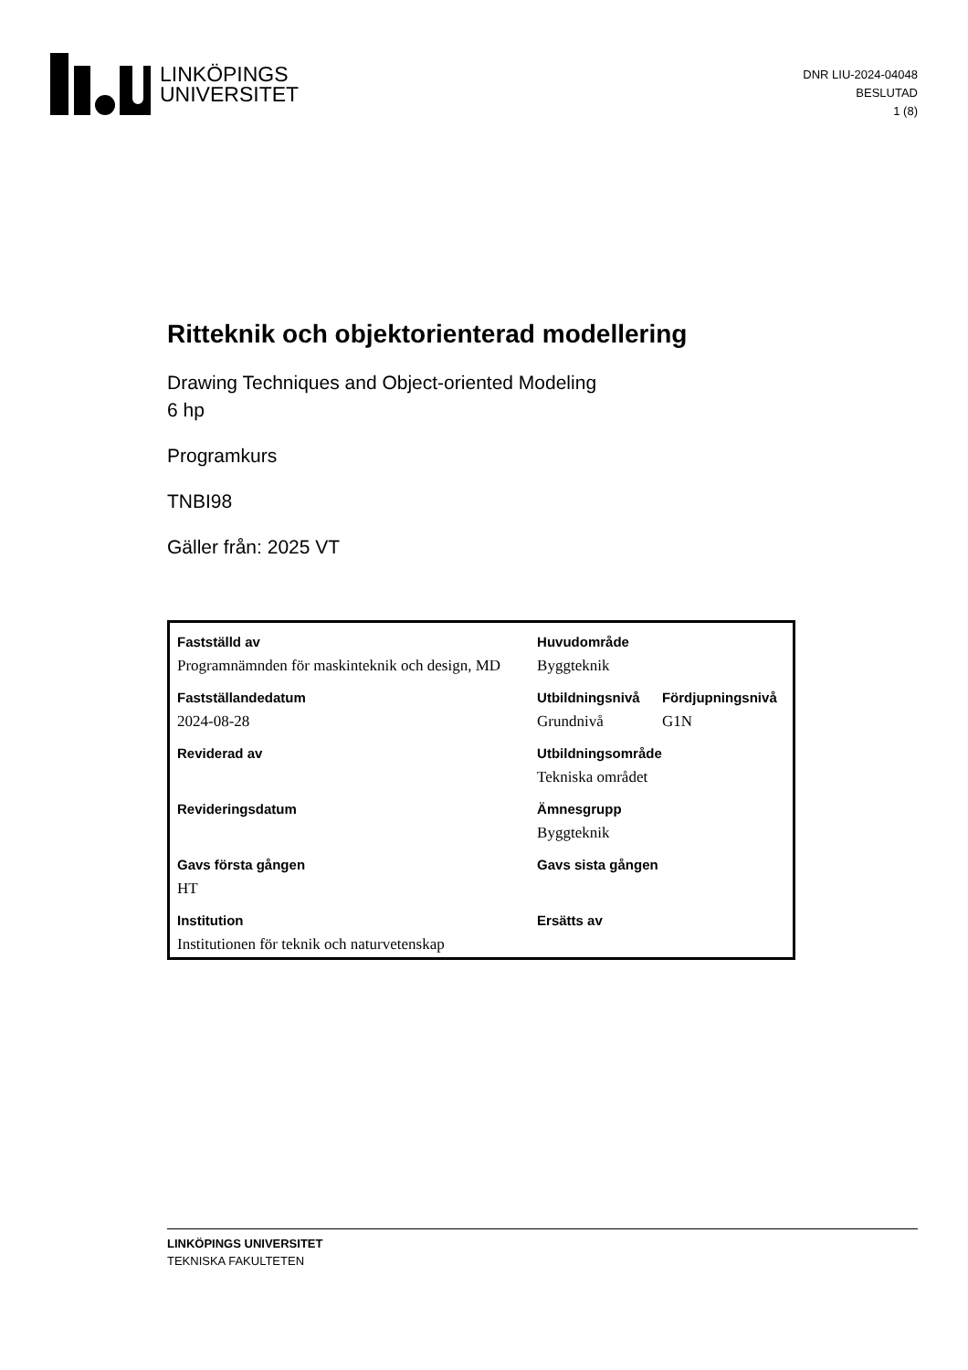LINKÖPINGS
UNIVERSITET
DNR LIU-2024-04048
BESLUTAD
1 (8)
Ritteknik och objektorienterad modellering
Drawing Techniques and Object-oriented Modeling
6 hp
Programkurs
TNBI98
Gäller från: 2025 VT
| Fastställd av | Huvudområde | |
| Programnämnden för maskinteknik och design, MD | Byggteknik | |
| Fastställandedatum | Utbildningsnivå | Fördjupningsnivå |
| 2024-08-28 | Grundnivå | G1N |
| Reviderad av | Utbildningsområde | |
| | Tekniska området | |
| Revideringsdatum | Ämnesgrupp | |
| | Byggteknik | |
| Gavs första gången | Gavs sista gången | |
| HT | | |
| Institution | Ersätts av | |
| Institutionen för teknik och naturvetenskap | | |
LINKÖPINGS UNIVERSITET
TEKNISKA FAKULTETEN